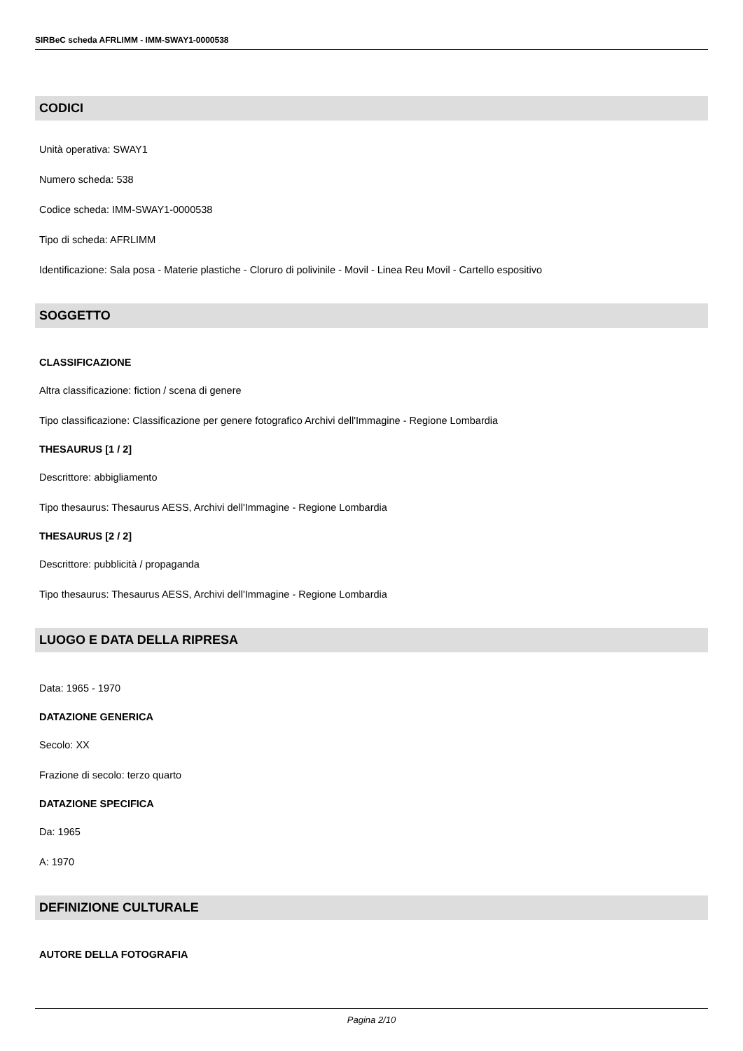SIRBeC scheda AFRLIMM - IMM-SWAY1-0000538
CODICI
Unità operativa: SWAY1
Numero scheda: 538
Codice scheda: IMM-SWAY1-0000538
Tipo di scheda: AFRLIMM
Identificazione: Sala posa - Materie plastiche - Cloruro di polivinile - Movil - Linea Reu Movil - Cartello espositivo
SOGGETTO
CLASSIFICAZIONE
Altra classificazione: fiction / scena di genere
Tipo classificazione: Classificazione per genere fotografico Archivi dell'Immagine - Regione Lombardia
THESAURUS [1 / 2]
Descrittore: abbigliamento
Tipo thesaurus: Thesaurus AESS, Archivi dell'Immagine - Regione Lombardia
THESAURUS [2 / 2]
Descrittore: pubblicità / propaganda
Tipo thesaurus: Thesaurus AESS, Archivi dell'Immagine - Regione Lombardia
LUOGO E DATA DELLA RIPRESA
Data: 1965 - 1970
DATAZIONE GENERICA
Secolo: XX
Frazione di secolo: terzo quarto
DATAZIONE SPECIFICA
Da: 1965
A: 1970
DEFINIZIONE CULTURALE
AUTORE DELLA FOTOGRAFIA
Pagina 2/10